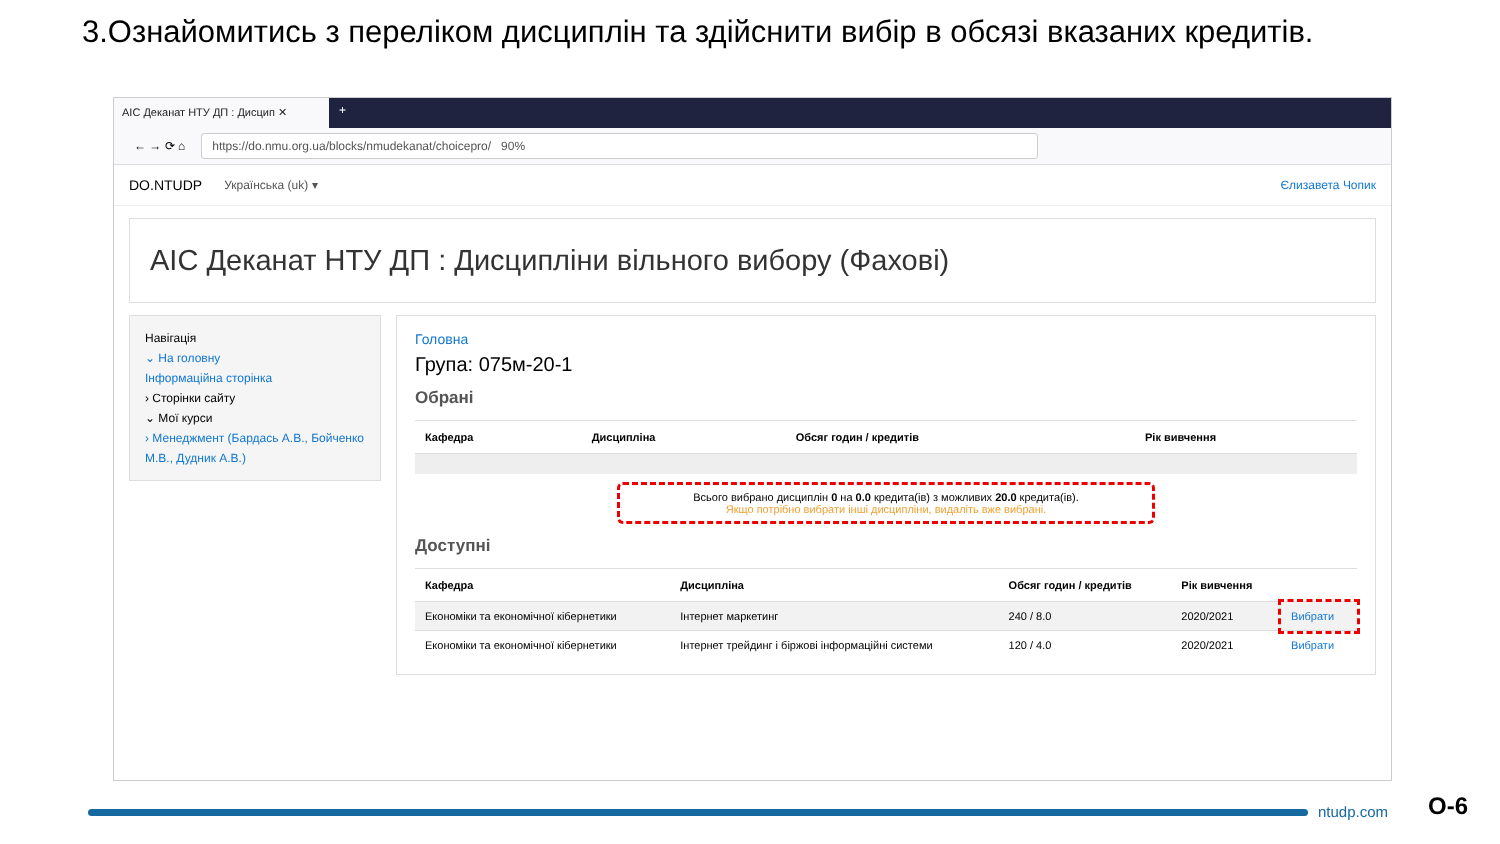3.Ознайомитись з переліком дисциплін та здійснити вибір в обсязі вказаних кредитів.
АІС Деканат НТУ ДП : Дисцип ✕
+
← → ⟳ ⌂
https://do.nmu.org.ua/blocks/nmudekanat/choicepro/ 90%
DO.NTUDP Українська (uk) ▾ Єлизавета Чопик
АІС Деканат НТУ ДП : Дисципліни вільного вибору (Фахові)
Навігація
⌄ На головну
Інформаційна сторінка
› Сторінки сайту
⌄ Мої курси
› Менеджмент (Бардась А.В., Бойченко М.В., Дудник А.В.)
Головна
Група: 075м-20-1
Обрані
| Кафедра | Дисципліна | Обсяг годин / кредитів | Рік вивчення |
| --- | --- | --- | --- |
Всього вибрано дисциплін 0 на 0.0 кредита(ів) з можливих 20.0 кредита(ів).
Якщо потрібно вибрати інші дисципліни, видаліть вже вибрані.
Доступні
| Кафедра | Дисципліна | Обсяг годин / кредитів | Рік вивчення | |
| --- | --- | --- | --- | --- |
| Економіки та економічної кібернетики | Інтернет маркетинг | 240 / 8.0 | 2020/2021 | Вибрати |
| Економіки та економічної кібернетики | Інтернет трейдинг і біржові інформаційні системи | 120 / 4.0 | 2020/2021 | Вибрати |
ntudp.com О-6